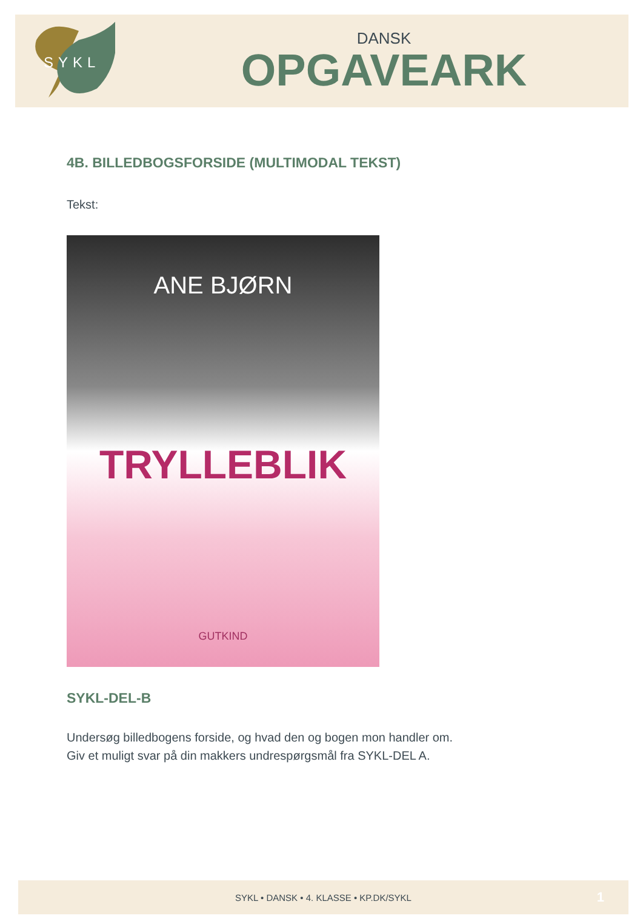SYKL
DANSK
OPGAVEARK
4B. BILLEDBOGSFORSIDE (MULTIMODAL TEKST)
Tekst:
ANE BJØRN
TRYLLEBLIK
GUTKIND
SYKL-DEL-B
Undersøg billedbogens forside, og hvad den og bogen mon handler om.
Giv et muligt svar på din makkers undrespørgsmål fra SYKL-DEL A.
SYKL • DANSK • 4. KLASSE • KP.DK/SYKL 1